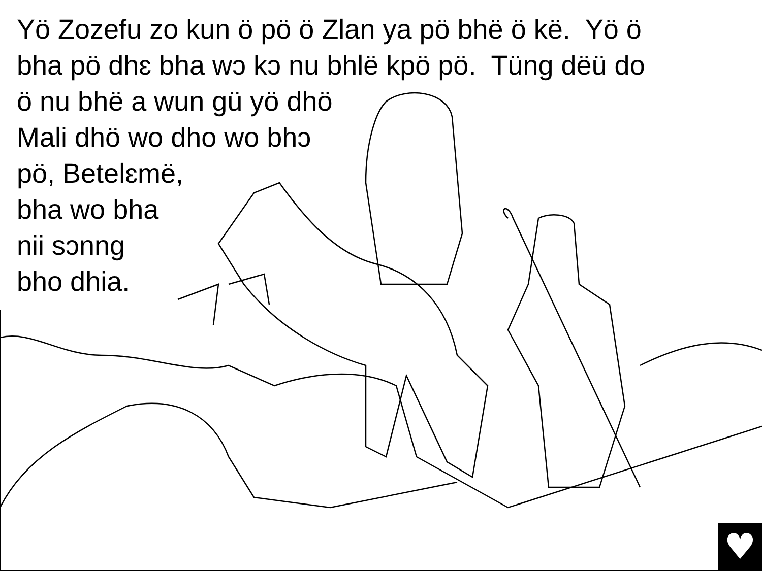Yö Zozefu zo kun ö pö ö Zlan ya pö bhë ö kë. Yö ö
bha pö dhɛ bha wɔ kɔ nu bhlë kpö pö. Tüng dëü do
ö nu bhë a wun gü yö dhö
Mali dhö wo dho wo bhɔ
pö, Betelɛmë,
bha wo bha
nii sɔnng
bho dhia.
♥